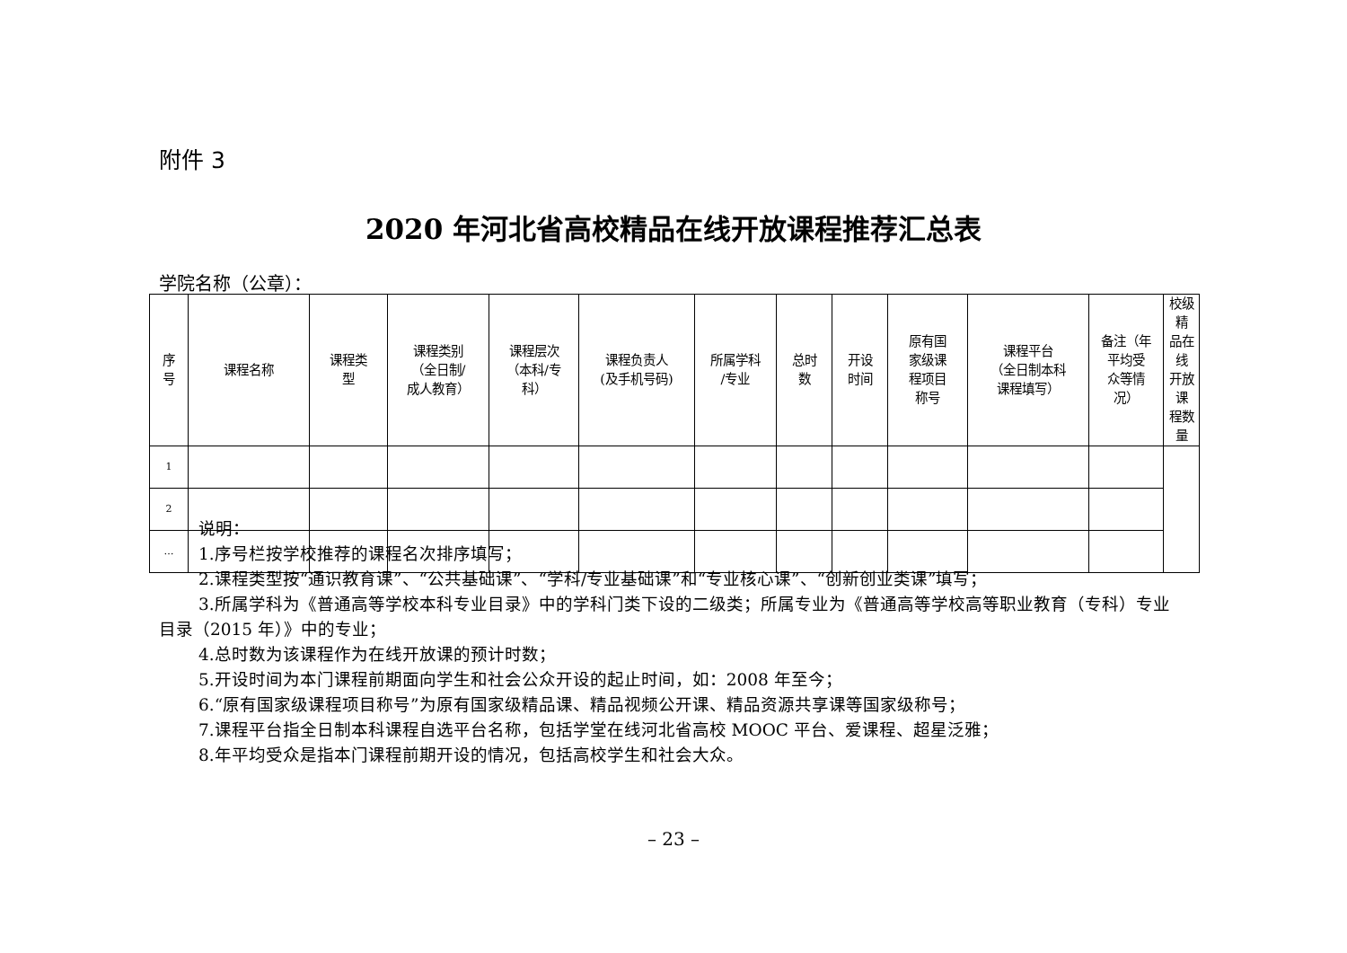附件 3
2020 年河北省高校精品在线开放课程推荐汇总表
学院名称（公章）：
| 序 号 | 课程名称 | 课程类 型 | 课程类别 （全日制/ 成人教育） | 课程层次 （本科/专 科） | 课程负责人 (及手机号码) | 所属学科 /专业 | 总时 数 | 开设 时间 | 原有国 家级课 程项目 称号 | 课程平台 （全日制本科 课程填写） | 备注（年 平均受 众等情 况） | 校级精 品在线 开放课 程数量 |
| --- | --- | --- | --- | --- | --- | --- | --- | --- | --- | --- | --- | --- |
| 1 | | | | | | | | | | | | |
| 2 | | | | | | | | | | | | |
| … | | | | | | | | | | | | |
说明：
1.序号栏按学校推荐的课程名次排序填写；
2.课程类型按“通识教育课”、“公共基础课”、“学科/专业基础课”和“专业核心课”、“创新创业类课”填写；
3.所属学科为《普通高等学校本科专业目录》中的学科门类下设的二级类；所属专业为《普通高等学校高等职业教育（专科）专业目录（2015 年）》中的专业；
4.总时数为该课程作为在线开放课的预计时数；
5.开设时间为本门课程前期面向学生和社会公众开设的起止时间，如：2008 年至今；
6.“原有国家级课程项目称号”为原有国家级精品课、精品视频公开课、精品资源共享课等国家级称号；
7.课程平台指全日制本科课程自选平台名称，包括学堂在线河北省高校 MOOC 平台、爱课程、超星泛雅；
8.年平均受众是指本门课程前期开设的情况，包括高校学生和社会大众。
– 23 –